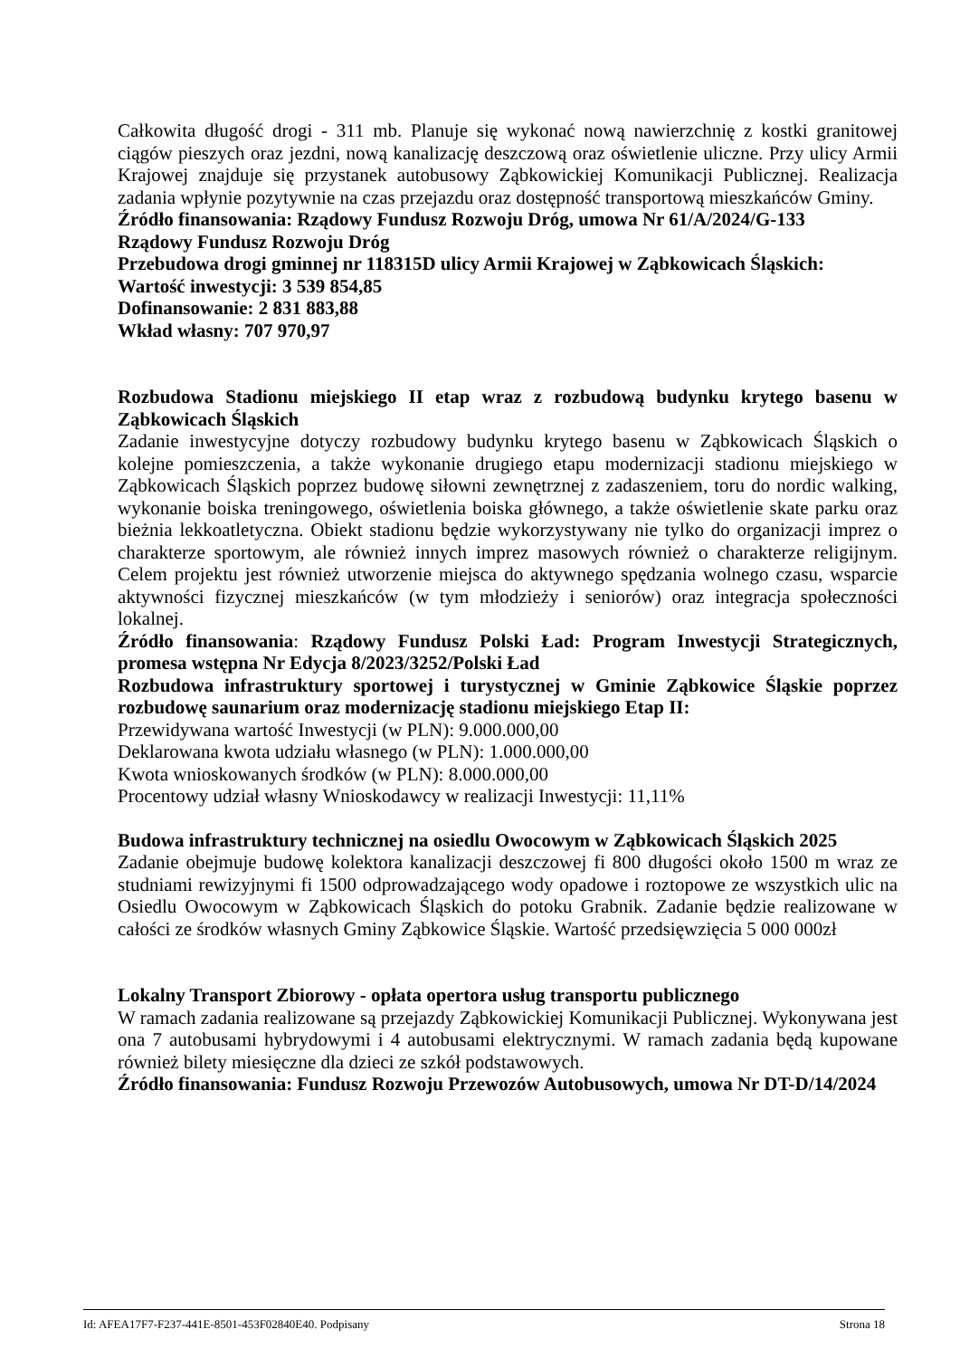Całkowita długość drogi - 311 mb. Planuje się wykonać nową nawierzchnię z kostki granitowej ciągów pieszych oraz jezdni, nową kanalizację deszczową oraz oświetlenie uliczne. Przy ulicy Armii Krajowej znajduje się przystanek autobusowy Ząbkowickiej Komunikacji Publicznej. Realizacja zadania wpłynie pozytywnie na czas przejazdu oraz dostępność transportową mieszkańców Gminy.
Źródło finansowania: Rządowy Fundusz Rozwoju Dróg, umowa Nr 61/A/2024/G-133
Rządowy Fundusz Rozwoju Dróg
Przebudowa drogi gminnej nr 118315D ulicy Armii Krajowej w Ząbkowicach Śląskich:
Wartość inwestycji: 3 539 854,85
Dofinansowanie: 2 831 883,88
Wkład własny: 707 970,97
Rozbudowa Stadionu miejskiego II etap wraz z rozbudową budynku krytego basenu w Ząbkowicach Śląskich
Zadanie inwestycyjne dotyczy rozbudowy budynku krytego basenu w Ząbkowicach Śląskich o kolejne pomieszczenia, a także wykonanie drugiego etapu modernizacji stadionu miejskiego w Ząbkowicach Śląskich poprzez budowę siłowni zewnętrznej z zadaszeniem, toru do nordic walking, wykonanie boiska treningowego, oświetlenia boiska głównego, a także oświetlenie skate parku oraz bieżnia lekkoatletyczna. Obiekt stadionu będzie wykorzystywany nie tylko do organizacji imprez o charakterze sportowym, ale również innych imprez masowych również o charakterze religijnym. Celem projektu jest również utworzenie miejsca do aktywnego spędzania wolnego czasu, wsparcie aktywności fizycznej mieszkańców (w tym młodzieży i seniorów) oraz integracja społeczności lokalnej.
Źródło finansowania: Rządowy Fundusz Polski Ład: Program Inwestycji Strategicznych, promesa wstępna Nr Edycja 8/2023/3252/Polski Ład
Rozbudowa infrastruktury sportowej i turystycznej w Gminie Ząbkowice Śląskie poprzez rozbudowę saunarium oraz modernizację stadionu miejskiego Etap II:
Przewidywana wartość Inwestycji (w PLN): 9.000.000,00
Deklarowana kwota udziału własnego (w PLN): 1.000.000,00
Kwota wnioskowanych środków (w PLN): 8.000.000,00
Procentowy udział własny Wnioskodawcy w realizacji Inwestycji: 11,11%
Budowa infrastruktury technicznej na osiedlu Owocowym w Ząbkowicach Śląskich 2025
Zadanie obejmuje budowę kolektora kanalizacji deszczowej fi 800 długości około 1500 m wraz ze studniami rewizyjnymi fi 1500 odprowadzającego wody opadowe i roztopowe ze wszystkich ulic na Osiedlu Owocowym w Ząbkowicach Śląskich do potoku Grabnik. Zadanie będzie realizowane w całości ze środków własnych Gminy Ząbkowice Śląskie. Wartość przedsięwzięcia 5 000 000zł
Lokalny Transport Zbiorowy - opłata opertora usług transportu publicznego
W ramach zadania realizowane są przejazdy Ząbkowickiej Komunikacji Publicznej. Wykonywana jest ona 7 autobusami hybrydowymi i 4 autobusami elektrycznymi. W ramach zadania będą kupowane również bilety miesięczne dla dzieci ze szkół podstawowych.
Źródło finansowania: Fundusz Rozwoju Przewozów Autobusowych, umowa Nr DT-D/14/2024
Id: AFEA17F7-F237-441E-8501-453F02840E40. Podpisany Strona 18